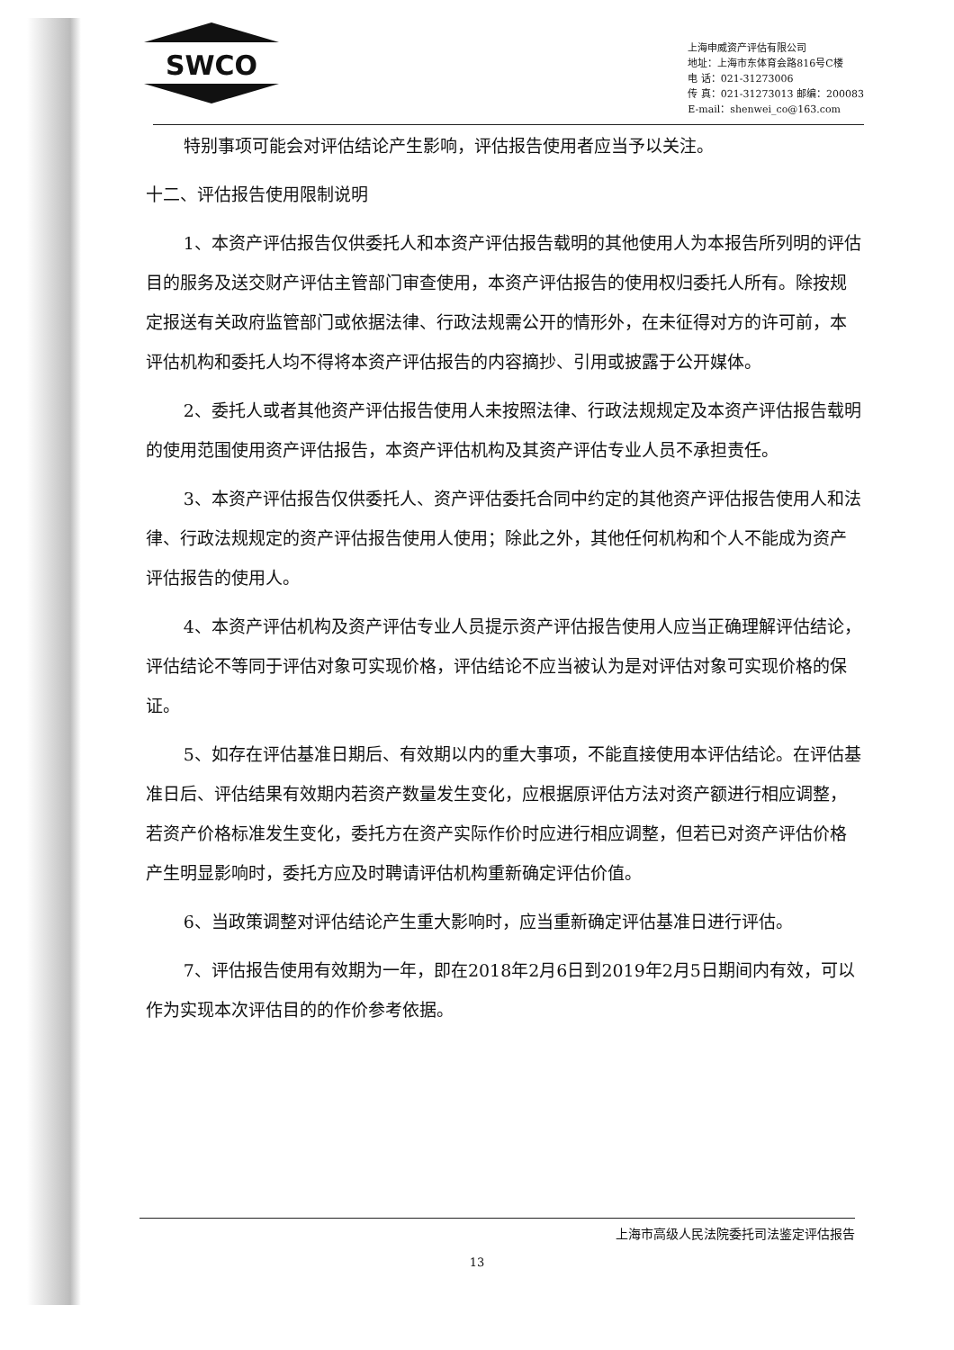SWCO
上海申威资产评估有限公司
地址：上海市东体育会路816号C楼
电 话：021-31273006
传 真：021-31273013 邮编：200083
E-mail：shenwei_co@163.com
特别事项可能会对评估结论产生影响，评估报告使用者应当予以关注。
十二、评估报告使用限制说明
1、本资产评估报告仅供委托人和本资产评估报告载明的其他使用人为本报告所列明的评估目的服务及送交财产评估主管部门审查使用，本资产评估报告的使用权归委托人所有。除按规定报送有关政府监管部门或依据法律、行政法规需公开的情形外，在未征得对方的许可前，本评估机构和委托人均不得将本资产评估报告的内容摘抄、引用或披露于公开媒体。
2、委托人或者其他资产评估报告使用人未按照法律、行政法规规定及本资产评估报告载明的使用范围使用资产评估报告，本资产评估机构及其资产评估专业人员不承担责任。
3、本资产评估报告仅供委托人、资产评估委托合同中约定的其他资产评估报告使用人和法律、行政法规规定的资产评估报告使用人使用；除此之外，其他任何机构和个人不能成为资产评估报告的使用人。
4、本资产评估机构及资产评估专业人员提示资产评估报告使用人应当正确理解评估结论，评估结论不等同于评估对象可实现价格，评估结论不应当被认为是对评估对象可实现价格的保证。
5、如存在评估基准日期后、有效期以内的重大事项，不能直接使用本评估结论。在评估基准日后、评估结果有效期内若资产数量发生变化，应根据原评估方法对资产额进行相应调整，若资产价格标准发生变化，委托方在资产实际作价时应进行相应调整，但若已对资产评估价格产生明显影响时，委托方应及时聘请评估机构重新确定评估价值。
6、当政策调整对评估结论产生重大影响时，应当重新确定评估基准日进行评估。
7、评估报告使用有效期为一年，即在2018年2月6日到2019年2月5日期间内有效，可以作为实现本次评估目的的作价参考依据。
上海市高级人民法院委托司法鉴定评估报告
13